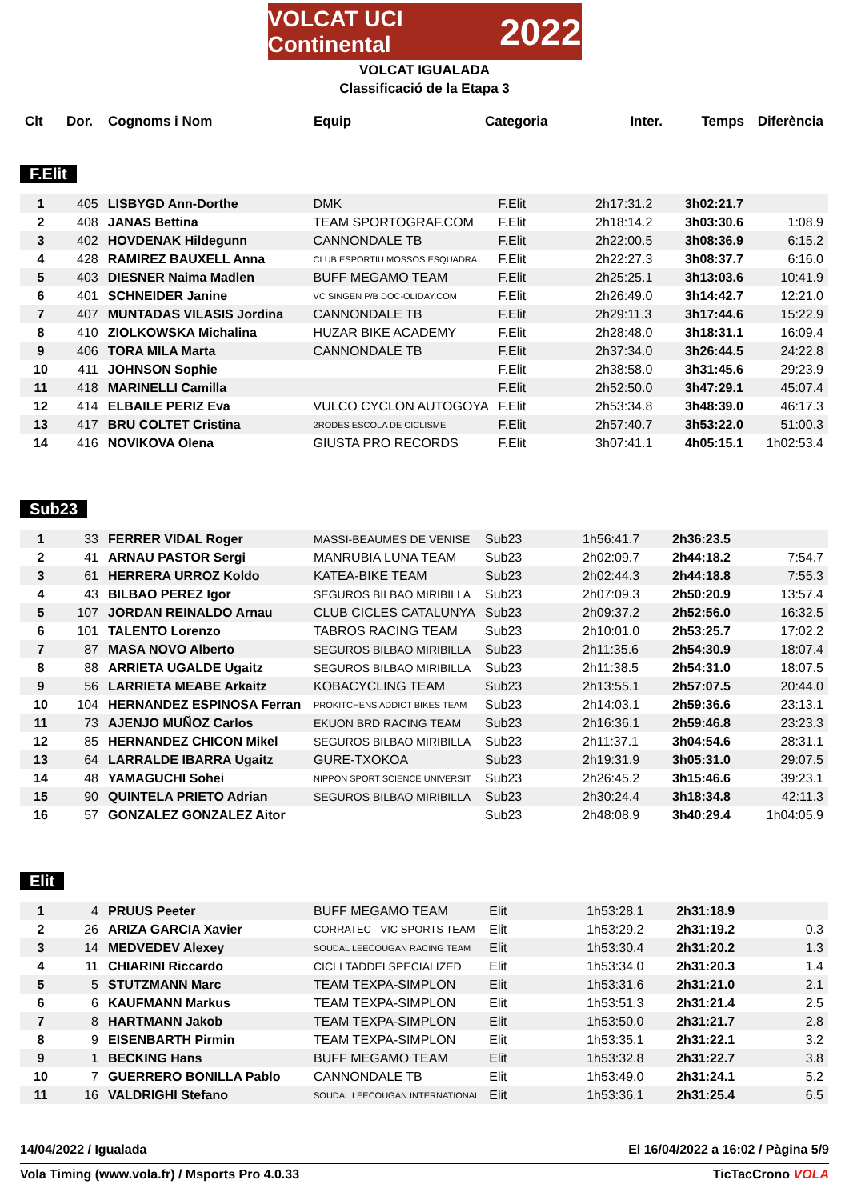VOLCAT UCI Continental 2022
VOLCAT IGUALADA
Classificació de la Etapa 3
| Clt | Dor. | Cognoms i Nom | Equip | Categoria | Inter. | Temps | Diferència |
| --- | --- | --- | --- | --- | --- | --- | --- |
F.Elit
| 1 | 405 | LISBYGD Ann-Dorthe | DMK | F.Elit | 2h17:31.2 | 3h02:21.7 | |
| 2 | 408 | JANAS Bettina | TEAM SPORTOGRAF.COM | F.Elit | 2h18:14.2 | 3h03:30.6 | 1:08.9 |
| 3 | 402 | HOVDENAK Hildegunn | CANNONDALE TB | F.Elit | 2h22:00.5 | 3h08:36.9 | 6:15.2 |
| 4 | 428 | RAMIREZ BAUXELL Anna | CLUB ESPORTIU MOSSOS ESQUADRA | F.Elit | 2h22:27.3 | 3h08:37.7 | 6:16.0 |
| 5 | 403 | DIESNER Naima Madlen | BUFF MEGAMO TEAM | F.Elit | 2h25:25.1 | 3h13:03.6 | 10:41.9 |
| 6 | 401 | SCHNEIDER Janine | VC SINGEN P/B DOC-OLIDAY.COM | F.Elit | 2h26:49.0 | 3h14:42.7 | 12:21.0 |
| 7 | 407 | MUNTADAS VILASIS Jordina | CANNONDALE TB | F.Elit | 2h29:11.3 | 3h17:44.6 | 15:22.9 |
| 8 | 410 | ZIOLKOWSKA Michalina | HUZAR BIKE ACADEMY | F.Elit | 2h28:48.0 | 3h18:31.1 | 16:09.4 |
| 9 | 406 | TORA MILA Marta | CANNONDALE TB | F.Elit | 2h37:34.0 | 3h26:44.5 | 24:22.8 |
| 10 | 411 | JOHNSON Sophie | | F.Elit | 2h38:58.0 | 3h31:45.6 | 29:23.9 |
| 11 | 418 | MARINELLI Camilla | | F.Elit | 2h52:50.0 | 3h47:29.1 | 45:07.4 |
| 12 | 414 | ELBAILE PERIZ Eva | VULCO CYCLON AUTOGOYA | F.Elit | 2h53:34.8 | 3h48:39.0 | 46:17.3 |
| 13 | 417 | BRU COLTET Cristina | 2RODES ESCOLA DE CICLISME | F.Elit | 2h57:40.7 | 3h53:22.0 | 51:00.3 |
| 14 | 416 | NOVIKOVA Olena | GIUSTA PRO RECORDS | F.Elit | 3h07:41.1 | 4h05:15.1 | 1h02:53.4 |
Sub23
| 1 | 33 | FERRER VIDAL Roger | MASSI-BEAUMES DE VENISE | Sub23 | 1h56:41.7 | 2h36:23.5 | |
| 2 | 41 | ARNAU PASTOR Sergi | MANRUBIA LUNA TEAM | Sub23 | 2h02:09.7 | 2h44:18.2 | 7:54.7 |
| 3 | 61 | HERRERA URROZ Koldo | KATEA-BIKE TEAM | Sub23 | 2h02:44.3 | 2h44:18.8 | 7:55.3 |
| 4 | 43 | BILBAO PEREZ Igor | SEGUROS BILBAO MIRIBILLA | Sub23 | 2h07:09.3 | 2h50:20.9 | 13:57.4 |
| 5 | 107 | JORDAN REINALDO Arnau | CLUB CICLES CATALUNYA | Sub23 | 2h09:37.2 | 2h52:56.0 | 16:32.5 |
| 6 | 101 | TALENTO Lorenzo | TABROS RACING TEAM | Sub23 | 2h10:01.0 | 2h53:25.7 | 17:02.2 |
| 7 | 87 | MASA NOVO Alberto | SEGUROS BILBAO MIRIBILLA | Sub23 | 2h11:35.6 | 2h54:30.9 | 18:07.4 |
| 8 | 88 | ARRIETA UGALDE Ugaitz | SEGUROS BILBAO MIRIBILLA | Sub23 | 2h11:38.5 | 2h54:31.0 | 18:07.5 |
| 9 | 56 | LARRIETA MEABE Arkaitz | KOBACYCLING TEAM | Sub23 | 2h13:55.1 | 2h57:07.5 | 20:44.0 |
| 10 | 104 | HERNANDEZ ESPINOSA Ferran | PROKITCHENS ADDICT BIKES TEAM | Sub23 | 2h14:03.1 | 2h59:36.6 | 23:13.1 |
| 11 | 73 | AJENJO MUÑOZ Carlos | EKUON BRD RACING TEAM | Sub23 | 2h16:36.1 | 2h59:46.8 | 23:23.3 |
| 12 | 85 | HERNANDEZ CHICON Mikel | SEGUROS BILBAO MIRIBILLA | Sub23 | 2h11:37.1 | 3h04:54.6 | 28:31.1 |
| 13 | 64 | LARRALDE IBARRA Ugaitz | GURE-TXOKOA | Sub23 | 2h19:31.9 | 3h05:31.0 | 29:07.5 |
| 14 | 48 | YAMAGUCHI Sohei | NIPPON SPORT SCIENCE UNIVERSIT | Sub23 | 2h26:45.2 | 3h15:46.6 | 39:23.1 |
| 15 | 90 | QUINTELA PRIETO Adrian | SEGUROS BILBAO MIRIBILLA | Sub23 | 2h30:24.4 | 3h18:34.8 | 42:11.3 |
| 16 | 57 | GONZALEZ GONZALEZ Aitor | | Sub23 | 2h48:08.9 | 3h40:29.4 | 1h04:05.9 |
Elit
| 1 | 4 | PRUUS Peeter | BUFF MEGAMO TEAM | Elit | 1h53:28.1 | 2h31:18.9 | |
| 2 | 26 | ARIZA GARCIA Xavier | CORRATEC - VIC SPORTS TEAM | Elit | 1h53:29.2 | 2h31:19.2 | 0.3 |
| 3 | 14 | MEDVEDEV Alexey | SOUDAL LEECOUGAN RACING TEAM | Elit | 1h53:30.4 | 2h31:20.2 | 1.3 |
| 4 | 11 | CHIARINI Riccardo | CICLI TADDEI SPECIALIZED | Elit | 1h53:34.0 | 2h31:20.3 | 1.4 |
| 5 | 5 | STUTZMANN Marc | TEAM TEXPA-SIMPLON | Elit | 1h53:31.6 | 2h31:21.0 | 2.1 |
| 6 | 6 | KAUFMANN Markus | TEAM TEXPA-SIMPLON | Elit | 1h53:51.3 | 2h31:21.4 | 2.5 |
| 7 | 8 | HARTMANN Jakob | TEAM TEXPA-SIMPLON | Elit | 1h53:50.0 | 2h31:21.7 | 2.8 |
| 8 | 9 | EISENBARTH Pirmin | TEAM TEXPA-SIMPLON | Elit | 1h53:35.1 | 2h31:22.1 | 3.2 |
| 9 | 1 | BECKING Hans | BUFF MEGAMO TEAM | Elit | 1h53:32.8 | 2h31:22.7 | 3.8 |
| 10 | 7 | GUERRERO BONILLA Pablo | CANNONDALE TB | Elit | 1h53:49.0 | 2h31:24.1 | 5.2 |
| 11 | 16 | VALDRIGHI Stefano | SOUDAL LEECOUGAN INTERNATIONAL | Elit | 1h53:36.1 | 2h31:25.4 | 6.5 |
14/04/2022 / Igualada El 16/04/2022 a 16:02 / Pàgina 5/9
Vola Timing (www.vola.fr) / Msports Pro 4.0.33 TicTacCrono VOLA